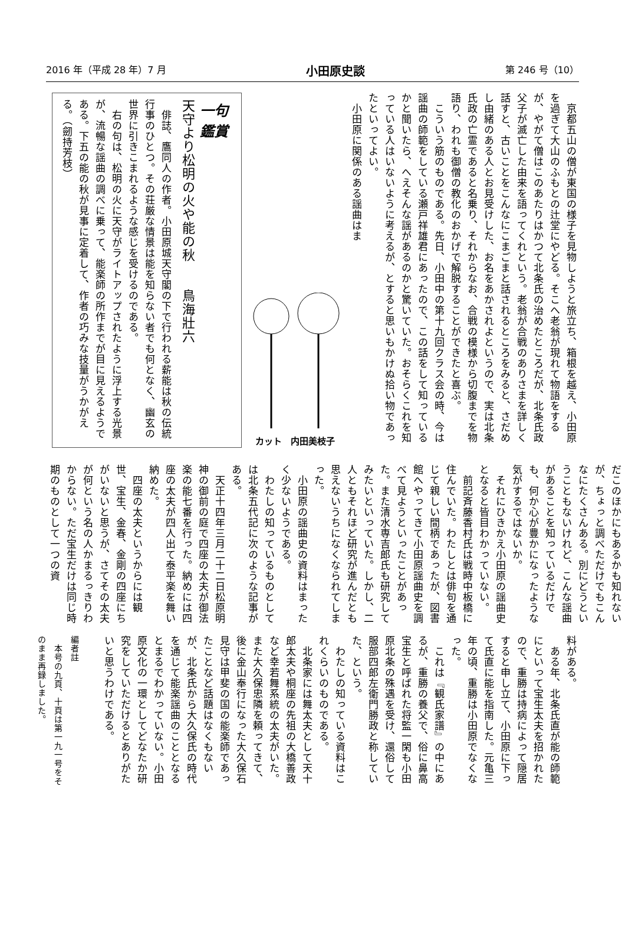2016 年（平成 28 年）7 月 小田原史談 第 246 号（10）
　京都五山の僧が東国の様子を見物しようと旅立ち、箱根を越え、小田原を過ぎて大山のふもとの辻堂にやどる。そこへ老翁が現れて物語をするが、やがて僧はこのあたりはかつて北条氏の治めたところだが、北条氏政父子が滅亡した由来を語ってくれという。老翁が合戦のありさまを詳しく話すと、古いことをこんなにこまごまと話されるところをみると、さだめし由緒のある人とお見受けした、お名をあかされよというので、実は北条氏政の亡霊であると名乗り、それからなお、合戦の模様から切腹までを物語り、われも御僧の教化のおかげで解脱することができたと喜ぶ。
　こういう筋のものである。先日、小田中の第十九回クラス会の時、今は謡曲の師範をしている瀬戸祥雄君にあったので、この話をして知っているかと聞いたら、へえそんな謡があるのかと驚いていた。おそらくこれを知っている人はいないように考えるが、とすると思いもかけぬ拾い物であったといってよい。
　小田原に関係のある謡曲はま
カット　内田美枝子
一句鑑賞
天守より松明の火や能の秋　　鳥海壯六
　俳誌、鷹同人の作者。小田原城天守閣の下で行われる薪能は秋の伝統行事のひとつ。その荘厳な情景は能を知らない者でも何となく、幽玄の世界に引きこまれるような感じを受けるのである。
　右の句は、松明の火に天守がライトアップされたように浮上する光景が、流暢な謡曲の調べに乗って、能楽師の所作までが目に見えるようである。下五の能の秋が見事に定着して、作者の巧みな技量がうかがえる。（劒持芳枝）
だこのほかにもあるかも知れないが、ちょっと調べただけでもこんなにたくさんある。別にどうということもないけれど、こんな謡曲があることを知っているだけでも、何か心が豊かになったような気がするではないか。
　それにひきかえ小田原の謡曲史となると皆目わかっていない。
　前記斉藤香村氏は戦時中板橋に住んでいた。わたしとは俳句を通じて親しい間柄であったが、図書館へやってきて小田原謡曲史を調べて見ようといったことがあった。また清水専吉郎氏も研究してみたいといっていた。しかし、二人ともそれほど研究が進んだとも思えないうちになくなられてしまった。
　小田原の謡曲史の資料はまったく少ないようである。
　わたしの知っているものとしては北条五代記に次のような記事がある。
　天正十四年三月二十二日松原明神の御前の庭で四座の太夫が御法楽の能七番を行った。納めには四座の太夫が四人出て泰平楽を舞い納めた。
　四座の太夫というからには観世、宝生、金春、金剛の四座にちがいないと思うが、さてその太夫が何という名の人かまるっきりわからない。ただ宝生だけは同じ時期のものとして一つの資
料がある。
　ある年、北条氏直が能の師範にといって宝生太夫を招かれたので、重勝は持病によって隠居すると申し立て、小田原に下って氏直に能を指南した。元亀三年の頃、重勝は小田原でなくなった。
　これは『観氏家譜』の中にあるが、重勝の養父で、俗に鼻高宝生と呼ばれた将監一閑も小田原北条の殊遇を受け、還俗して服部四郎左衛門勝政と称していた、という。
　わたしの知っている資料はこれくらいのものである。
　北条家には舞太夫として天十郎太夫や桐座の先祖の大橋善政など幸若舞系統の太夫がいた。また大久保忠隣を頼ってきて、後に金山奉行になった大久保石見守は甲斐の国の能楽師であったことなど話題はなくもないが、北条氏から大久保氏の時代を通じて能楽謡曲のこととなるとまるでわかっていない。小田原文化の一環としてどなたか研究をしていただけるとありがたいと思うわけである。
編者註
　本号の九頁、十頁は第一九一号をそのまま再録しました。